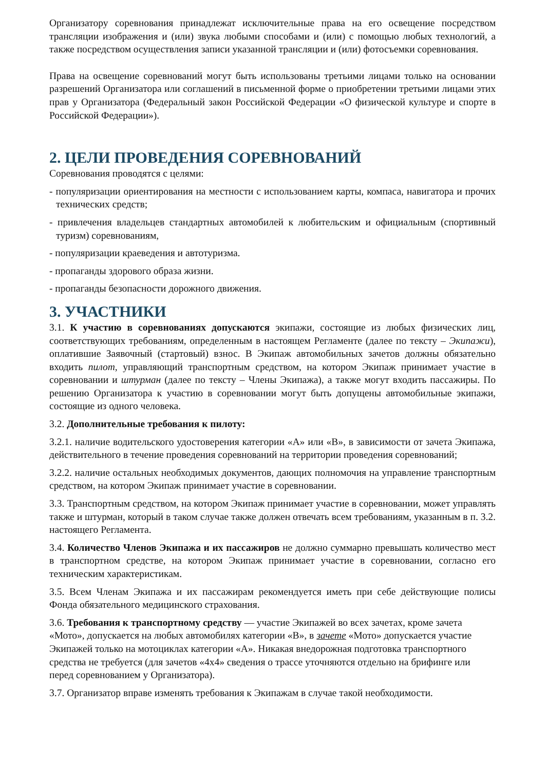Организатору соревнования принадлежат исключительные права на его освещение посредством трансляции изображения и (или) звука любыми способами и (или) с помощью любых технологий, а также посредством осуществления записи указанной трансляции и (или) фотосъемки соревнования.
Права на освещение соревнований могут быть использованы третьими лицами только на основании разрешений Организатора или соглашений в письменной форме о приобретении третьими лицами этих прав у Организатора (Федеральный закон Российской Федерации «О физической культуре и спорте в Российской Федерации»).
2. ЦЕЛИ ПРОВЕДЕНИЯ СОРЕВНОВАНИЙ
Соревнования проводятся с целями:
- популяризации ориентирования на местности с использованием карты, компаса, навигатора и прочих технических средств;
- привлечения владельцев стандартных автомобилей к любительским и официальным (спортивный туризм) соревнованиям,
- популяризации краеведения и автотуризма.
- пропаганды здорового образа жизни.
- пропаганды безопасности дорожного движения.
3. УЧАСТНИКИ
3.1. К участию в соревнованиях допускаются экипажи, состоящие из любых физических лиц, соответствующих требованиям, определенным в настоящем Регламенте (далее по тексту – Экипажи), оплатившие Заявочный (стартовый) взнос. В Экипаж автомобильных зачетов должны обязательно входить пилот, управляющий транспортным средством, на котором Экипаж принимает участие в соревновании и штурман (далее по тексту – Члены Экипажа), а также могут входить пассажиры. По решению Организатора к участию в соревновании могут быть допущены автомобильные экипажи, состоящие из одного человека.
3.2. Дополнительные требования к пилоту:
3.2.1. наличие водительского удостоверения категории «А» или «В», в зависимости от зачета Экипажа, действительного в течение проведения соревнований на территории проведения соревнований;
3.2.2. наличие остальных необходимых документов, дающих полномочия на управление транспортным средством, на котором Экипаж принимает участие в соревновании.
3.3. Транспортным средством, на котором Экипаж принимает участие в соревновании, может управлять также и штурман, который в таком случае также должен отвечать всем требованиям, указанным в п. 3.2. настоящего Регламента.
3.4. Количество Членов Экипажа и их пассажиров не должно суммарно превышать количество мест в транспортном средстве, на котором Экипаж принимает участие в соревновании, согласно его техническим характеристикам.
3.5. Всем Членам Экипажа и их пассажирам рекомендуется иметь при себе действующие полисы Фонда обязательного медицинского страхования.
3.6. Требования к транспортному средству — участие Экипажей во всех зачетах, кроме зачета «Мото», допускается на любых автомобилях категории «В», в зачете «Мото» допускается участие Экипажей только на мотоциклах категории «А». Никакая внедорожная подготовка транспортного средства не требуется (для зачетов «4х4» сведения о трассе уточняются отдельно на брифинге или перед соревнованием у Организатора).
3.7. Организатор вправе изменять требования к Экипажам в случае такой необходимости.